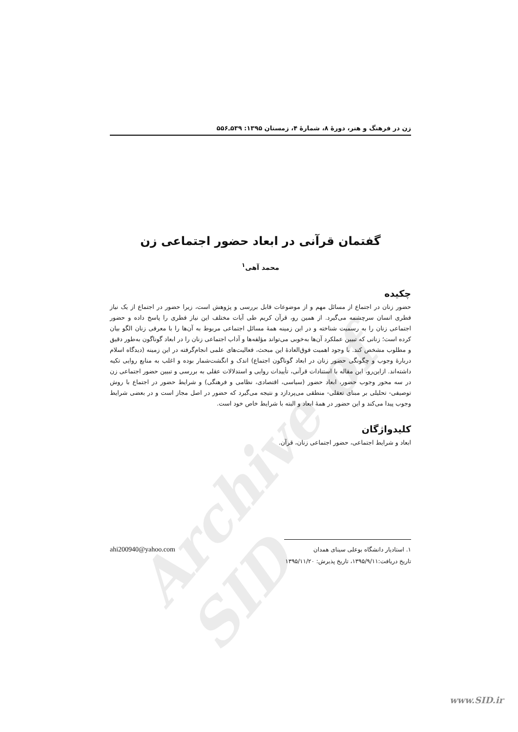Archive of SID
زن در فرهنگ و هنر، دورهٔ ۸، شمارهٔ ۴، زمستان ۱۳۹۵: ۵۳۹ـ۵۵۶
گفتمان قرآنی در ابعاد حضور اجتماعی زن
محمد آهی<sup>۱</sup>
چکیده
حضور زنان در اجتماع از مسائل مهم و از موضوعات قابل بررسی و پژوهش است، زیرا حضور در اجتماع از یک نیاز فطری انسان سرچشمه می‌گیرد. از همین رو، قرآن کریم طی آیات مختلف این نیاز فطری را پاسخ داده و حضور اجتماعی زنان را به رسمیت شناخته و در این زمینه همهٔ مسائل اجتماعی مربوط به آن‌ها را با معرفی زنان الگو بیان کرده است؛ زنانی که تبیین عملکرد آن‌ها به‌خوبی می‌تواند مؤلفه‌ها و آداب اجتماعی زنان را در ابعاد گوناگون به‌طور دقیق و مطلوب مشخص کند. با وجود اهمیت فوق‌العادهٔ این مبحث، فعالیت‌های علمی انجام‌گرفته در این زمینه (دیدگاه اسلام دربارهٔ وجوب و چگونگی حضور زنان در ابعاد گوناگون اجتماع) اندک و انگشت‌شمار بوده و اغلب به منابع روایی تکیه داشته‌اند. ازاین‌رو، این مقاله با استنادات قرآنی، تأییدات روایی و استدلالات عقلی به بررسی و تبیین حضور اجتماعی زن در سه محور وجوب حضور، ابعاد حضور (سیاسی، اقتصادی، نظامی و فرهنگی) و شرایط حضور در اجتماع با روش توصیفی- تحلیلی بر مبنای تعقلی- منطقی می‌پردازد و نتیجه می‌گیرد که حضور در اصل مجاز است و در بعضی شرایط وجوب پیدا می‌کند و این حضور در همهٔ ابعاد و البته با شرایط خاص خود است.
کلیدواژگان
ابعاد و شرایط اجتماعی، حضور اجتماعی زنان، قرآن.
۱. استادیار دانشگاه بوعلی سینای همدان ahi200940@yahoo.com
تاریخ دریافت:۱۳۹۵/۹/۱۱، تاریخ پذیرش: ۱۳۹۵/۱۱/۲۰
www.SID.ir